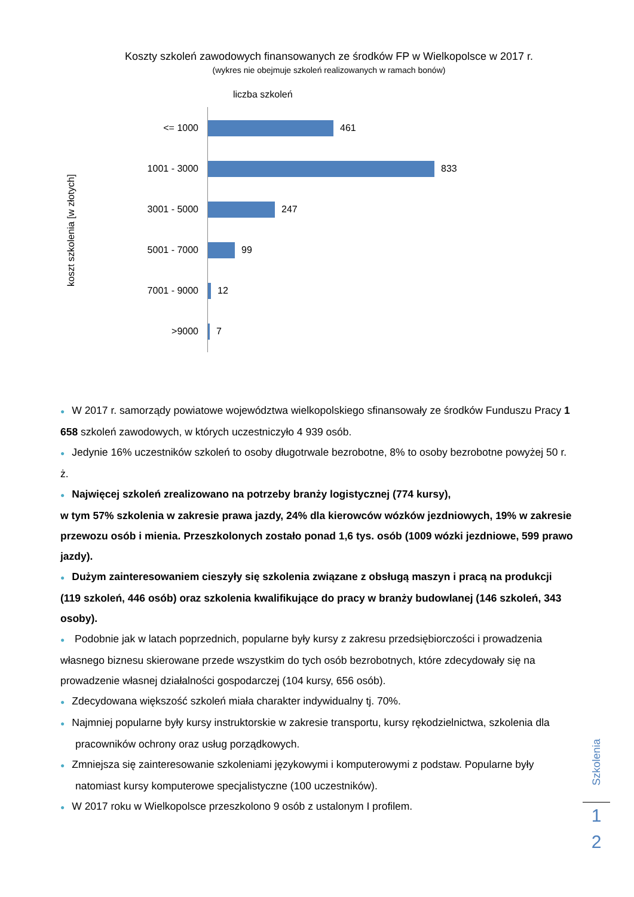Koszty szkoleń zawodowych finansowanych ze środków FP w Wielkopolsce w 2017 r.
(wykres nie obejmuje szkoleń realizowanych w ramach bonów)
liczba szkoleń
koszt szkolenia [w złotych]
<= 1000 461
1001 - 3000 833
3001 - 5000 247
5001 - 7000 99
7001 - 9000 12
>9000 7
● W 2017 r. samorządy powiatowe województwa wielkopolskiego sfinansowały ze środków Funduszu Pracy 1 658 szkoleń zawodowych, w których uczestniczyło 4 939 osób.
● Jedynie 16% uczestników szkoleń to osoby długotrwale bezrobotne, 8% to osoby bezrobotne powyżej 50 r. ż.
● Najwięcej szkoleń zrealizowano na potrzeby branży logistycznej (774 kursy),
w tym 57% szkolenia w zakresie prawa jazdy, 24% dla kierowców wózków jezdniowych, 19% w zakresie przewozu osób i mienia. Przeszkolonych zostało ponad 1,6 tys. osób (1009 wózki jezdniowe, 599 prawo jazdy).
● Dużym zainteresowaniem cieszyły się szkolenia związane z obsługą maszyn i pracą na produkcji (119 szkoleń, 446 osób) oraz szkolenia kwalifikujące do pracy w branży budowlanej (146 szkoleń, 343 osoby).
● Podobnie jak w latach poprzednich, popularne były kursy z zakresu przedsiębiorczości i prowadzenia własnego biznesu skierowane przede wszystkim do tych osób bezrobotnych, które zdecydowały się na prowadzenie własnej działalności gospodarczej (104 kursy, 656 osób).
● Zdecydowana większość szkoleń miała charakter indywidualny tj. 70%.
● Najmniej popularne były kursy instruktorskie w zakresie transportu, kursy rękodzielnictwa, szkolenia dla pracowników ochrony oraz usług porządkowych.
● Zmniejsza się zainteresowanie szkoleniami językowymi i komputerowymi z podstaw. Popularne były natomiast kursy komputerowe specjalistyczne (100 uczestników).
● W 2017 roku w Wielkopolsce przeszkolono 9 osób z ustalonym I profilem.
Szkolenia
1
2